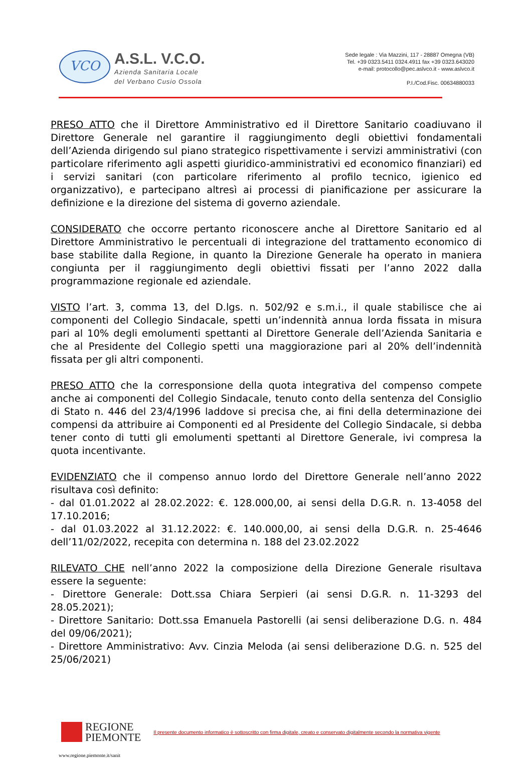VCO
A.S.L. V.C.O.
Azienda Sanitaria Locale
del Verbano Cusio Ossola
Sede legale : Via Mazzini, 117 - 28887 Omegna (VB)
Tel. +39 0323.5411 0324.4911 fax +39 0323.643020
e-mail: protocollo@pec.aslvco.it - www.aslvco.it
P.I./Cod.Fisc. 00634880033
PRESO ATTO che il Direttore Amministrativo ed il Direttore Sanitario coadiuvano il Direttore Generale nel garantire il raggiungimento degli obiettivi fondamentali dell’Azienda dirigendo sul piano strategico rispettivamente i servizi amministrativi (con particolare riferimento agli aspetti giuridico-amministrativi ed economico finanziari) ed i servizi sanitari (con particolare riferimento al profilo tecnico, igienico ed organizzativo), e partecipano altresì ai processi di pianificazione per assicurare la definizione e la direzione del sistema di governo aziendale.
CONSIDERATO che occorre pertanto riconoscere anche al Direttore Sanitario ed al Direttore Amministrativo le percentuali di integrazione del trattamento economico di base stabilite dalla Regione, in quanto la Direzione Generale ha operato in maniera congiunta per il raggiungimento degli obiettivi fissati per l’anno 2022 dalla programmazione regionale ed aziendale.
VISTO l’art. 3, comma 13, del D.lgs. n. 502/92 e s.m.i., il quale stabilisce che ai componenti del Collegio Sindacale, spetti un’indennità annua lorda fissata in misura pari al 10% degli emolumenti spettanti al Direttore Generale dell’Azienda Sanitaria e che al Presidente del Collegio spetti una maggiorazione pari al 20% dell’indennità fissata per gli altri componenti.
PRESO ATTO che la corresponsione della quota integrativa del compenso compete anche ai componenti del Collegio Sindacale, tenuto conto della sentenza del Consiglio di Stato n. 446 del 23/4/1996 laddove si precisa che, ai fini della determinazione dei compensi da attribuire ai Componenti ed al Presidente del Collegio Sindacale, si debba tener conto di tutti gli emolumenti spettanti al Direttore Generale, ivi compresa la quota incentivante.
EVIDENZIATO che il compenso annuo lordo del Direttore Generale nell’anno 2022 risultava così definito:
- dal 01.01.2022 al 28.02.2022: €. 128.000,00, ai sensi della D.G.R. n. 13-4058 del 17.10.2016;
- dal 01.03.2022 al 31.12.2022: €. 140.000,00, ai sensi della D.G.R. n. 25-4646 dell’11/02/2022, recepita con determina n. 188 del 23.02.2022
RILEVATO CHE nell’anno 2022 la composizione della Direzione Generale risultava essere la seguente:
- Direttore Generale: Dott.ssa Chiara Serpieri (ai sensi D.G.R. n. 11-3293 del 28.05.2021);
- Direttore Sanitario: Dott.ssa Emanuela Pastorelli (ai sensi deliberazione D.G. n. 484 del 09/06/2021);
- Direttore Amministrativo: Avv. Cinzia Meloda (ai sensi deliberazione D.G. n. 525 del 25/06/2021)
REGIONE
PIEMONTE
Il presente documento informatico è sottoscritto con firma digitale, creato e conservato digitalmente secondo la normativa vigente
www.regione.piemonte.it/sanit